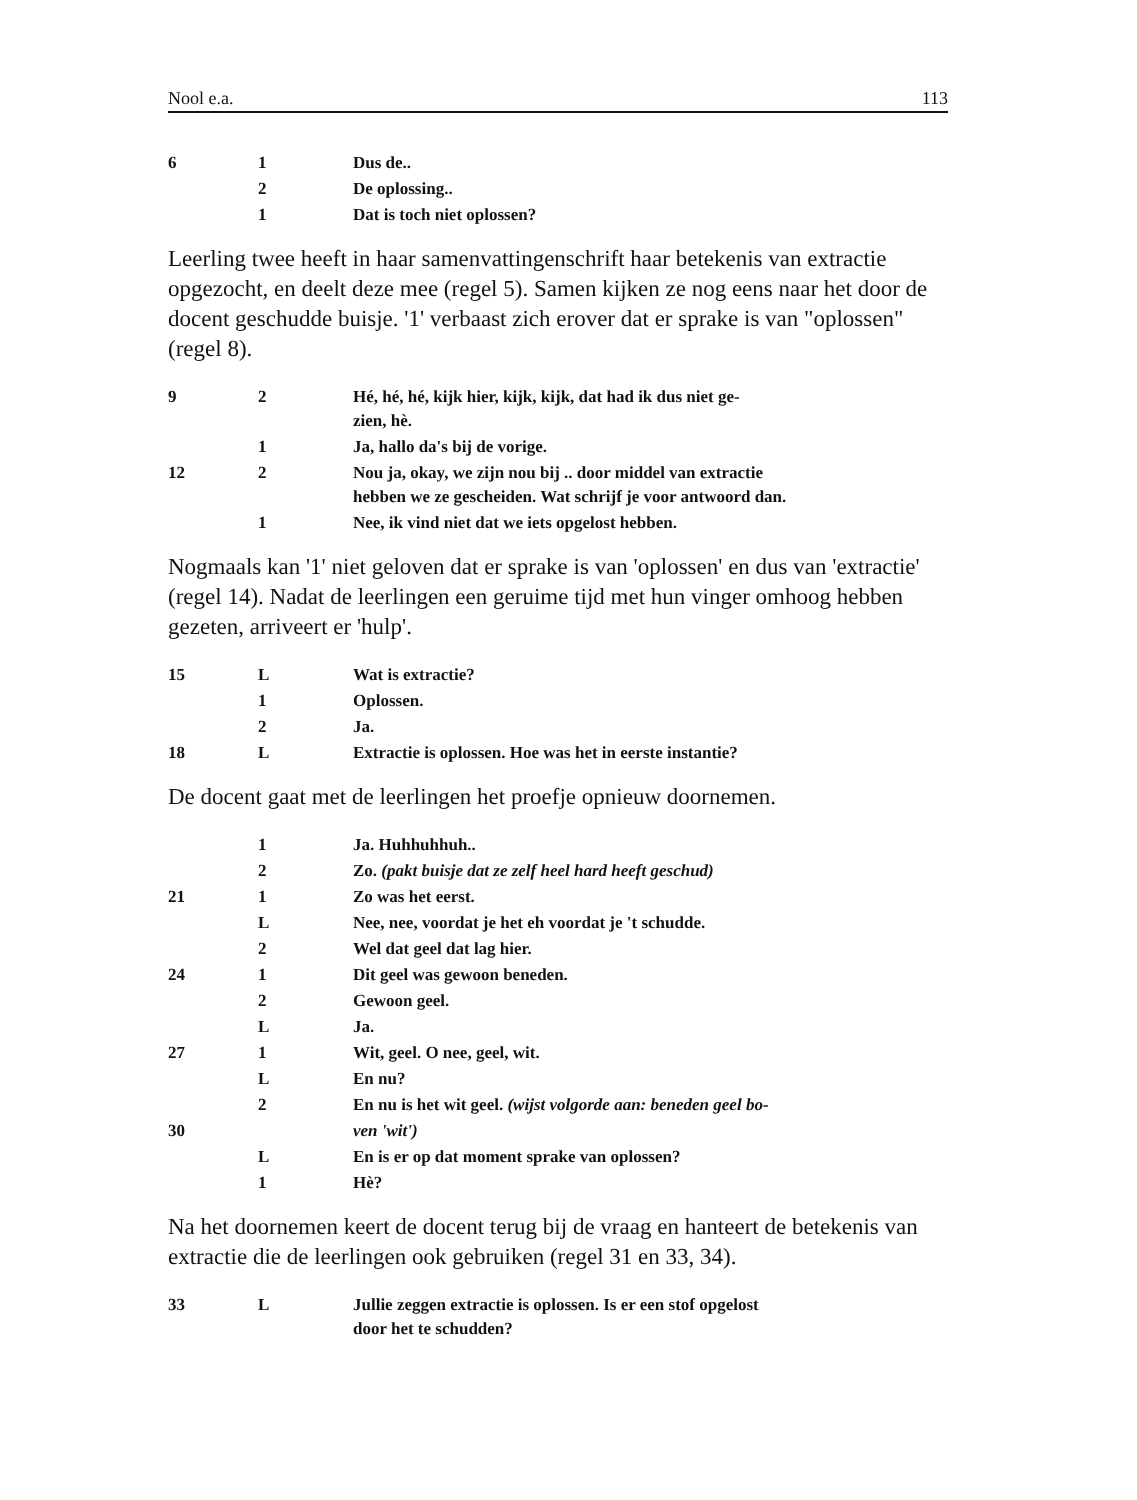Nool e.a. 113
| 6 | 1 | Dus de.. |
| | 2 | De oplossing.. |
| | 1 | Dat is toch niet oplossen? |
Leerling twee heeft in haar samenvattingenschrift haar betekenis van extractie opgezocht, en deelt deze mee (regel 5). Samen kijken ze nog eens naar het door de docent geschudde buisje. '1' verbaast zich erover dat er sprake is van "oplossen" (regel 8).
| 9 | 2 | Hé, hé, hé, kijk hier, kijk, kijk, dat had ik dus niet ge- zien, hè. |
| | 1 | Ja, hallo da's bij de vorige. |
| 12 | 2 | Nou ja, okay, we zijn nou bij .. door middel van extractie hebben we ze gescheiden. Wat schrijf je voor antwoord dan. |
| | 1 | Nee, ik vind niet dat we iets opgelost hebben. |
Nogmaals kan '1' niet geloven dat er sprake is van 'oplossen' en dus van 'extractie' (regel 14). Nadat de leerlingen een geruime tijd met hun vinger omhoog hebben gezeten, arriveert er 'hulp'.
| 15 | L | Wat is extractie? |
| | 1 | Oplossen. |
| | 2 | Ja. |
| 18 | L | Extractie is oplossen. Hoe was het in eerste instantie? |
De docent gaat met de leerlingen het proefje opnieuw doornemen.
| | 1 | Ja. Huhhuhhuh.. |
| | 2 | Zo. (pakt buisje dat ze zelf heel hard heeft geschud) |
| 21 | 1 | Zo was het eerst. |
| | L | Nee, nee, voordat je het eh voordat je 't schudde. |
| | 2 | Wel dat geel dat lag hier. |
| 24 | 1 | Dit geel was gewoon beneden. |
| | 2 | Gewoon geel. |
| | L | Ja. |
| 27 | 1 | Wit, geel. O nee, geel, wit. |
| | L | En nu? |
| | 2 | En nu is het wit geel. (wijst volgorde aan: beneden geel bo- |
| 30 | | ven 'wit') |
| | L | En is er op dat moment sprake van oplossen? |
| | 1 | Hè? |
Na het doornemen keert de docent terug bij de vraag en hanteert de betekenis van extractie die de leerlingen ook gebruiken (regel 31 en 33, 34).
| 33 | L | Jullie zeggen extractie is oplossen. Is er een stof opgelost door het te schudden? |